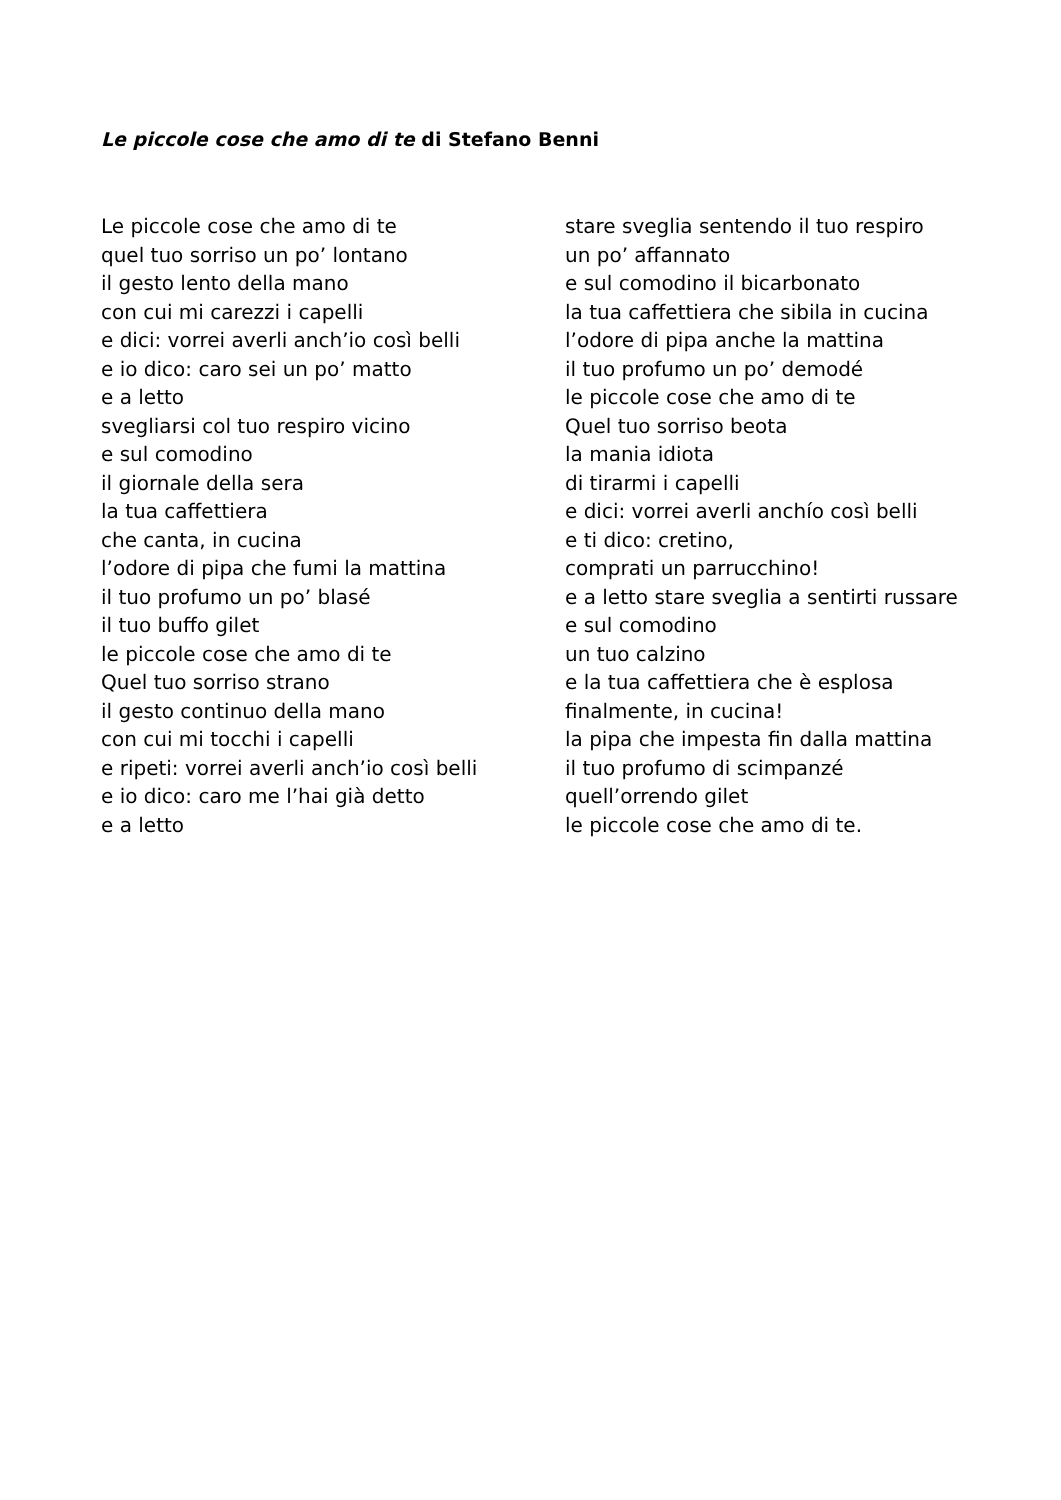Le piccole cose che amo di te di Stefano Benni
Le piccole cose che amo di te quel tuo sorriso un po’ lontano il gesto lento della mano con cui mi carezzi i capelli e dici: vorrei averli anch’io così belli e io dico: caro sei un po’ matto e a letto svegliarsi col tuo respiro vicino e sul comodino il giornale della sera la tua caffettiera che canta, in cucina l’odore di pipa che fumi la mattina il tuo profumo un po’ blasé il tuo buffo gilet le piccole cose che amo di te Quel tuo sorriso strano il gesto continuo della mano con cui mi tocchi i capelli e ripeti: vorrei averli anch’io così belli e io dico: caro me l’hai già detto e a letto
stare sveglia sentendo il tuo respiro un po’ affannato e sul comodino il bicarbonato la tua caffettiera che sibila in cucina l’odore di pipa anche la mattina il tuo profumo un po’ demodé le piccole cose che amo di te Quel tuo sorriso beota la mania idiota di tirarmi i capelli e dici: vorrei averli anchío così belli e ti dico: cretino, comprati un parrucchino! e a letto stare sveglia a sentirti russare e sul comodino un tuo calzino e la tua caffettiera che è esplosa finalmente, in cucina! la pipa che impesta fin dalla mattina il tuo profumo di scimpanzé quell’orrendo gilet le piccole cose che amo di te.